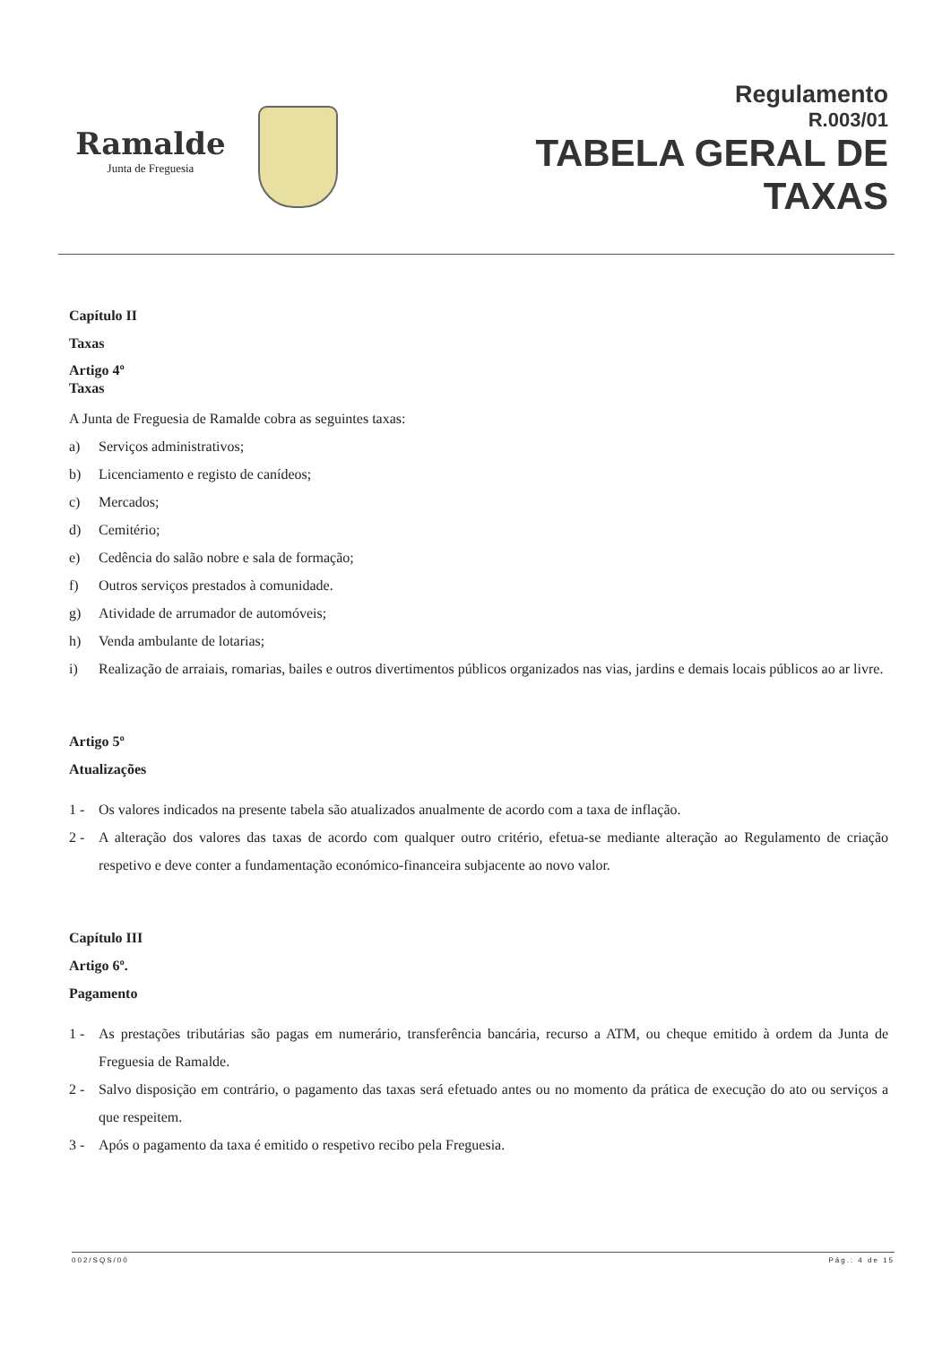Ramalde
Junta de Freguesia
Regulamento
R.003/01
TABELA GERAL DE
TAXAS
Capítulo II
Taxas
Artigo 4º
Taxas
A Junta de Freguesia de Ramalde cobra as seguintes taxas:
a) Serviços administrativos;
b) Licenciamento e registo de canídeos;
c) Mercados;
d) Cemitério;
e) Cedência do salão nobre e sala de formação;
f) Outros serviços prestados à comunidade.
g) Atividade de arrumador de automóveis;
h) Venda ambulante de lotarias;
i) Realização de arraiais, romarias, bailes e outros divertimentos públicos organizados nas vias, jardins e demais locais públicos ao ar livre.
Artigo 5º
Atualizações
1 - Os valores indicados na presente tabela são atualizados anualmente de acordo com a taxa de inflação.
2 - A alteração dos valores das taxas de acordo com qualquer outro critério, efetua-se mediante alteração ao Regulamento de criação respetivo e deve conter a fundamentação económico-financeira subjacente ao novo valor.
Capítulo III
Artigo 6º.
Pagamento
1 - As prestações tributárias são pagas em numerário, transferência bancária, recurso a ATM, ou cheque emitido à ordem da Junta de Freguesia de Ramalde.
2 - Salvo disposição em contrário, o pagamento das taxas será efetuado antes ou no momento da prática de execução do ato ou serviços a que respeitem.
3 - Após o pagamento da taxa é emitido o respetivo recibo pela Freguesia.
002/SQS/00 Pág.: 4 de 15